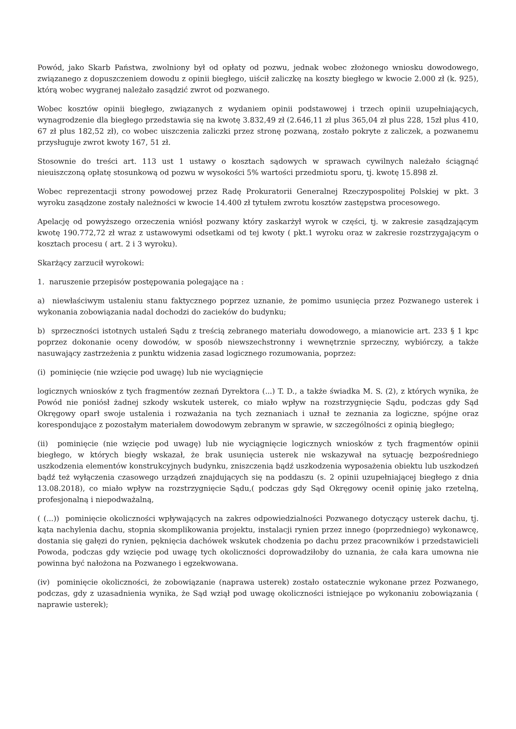Powód, jako Skarb Państwa, zwolniony był od opłaty od pozwu, jednak wobec złożonego wniosku dowodowego, związanego z dopuszczeniem dowodu z opinii biegłego, uiścił zaliczkę na koszty biegłego w kwocie 2.000 zł (k. 925), którą wobec wygranej należało zasądzić zwrot od pozwanego.
Wobec kosztów opinii biegłego, związanych z wydaniem opinii podstawowej i trzech opinii uzupełniających, wynagrodzenie dla biegłego przedstawia się na kwotę 3.832,49 zł (2.646,11 zł plus 365,04 zł plus 228, 15zł plus 410, 67 zł plus 182,52 zł), co wobec uiszczenia zaliczki przez stronę pozwaną, zostało pokryte z zaliczek, a pozwanemu przysługuje zwrot kwoty 167, 51 zł.
Stosownie do treści art. 113 ust 1 ustawy o kosztach sądowych w sprawach cywilnych należało ściągnąć nieuiszczoną opłatę stosunkową od pozwu w wysokości 5% wartości przedmiotu sporu, tj. kwotę 15.898 zł.
Wobec reprezentacji strony powodowej przez Radę Prokuratorii Generalnej Rzeczypospolitej Polskiej w pkt. 3 wyroku zasądzone zostały należności w kwocie 14.400 zł tytułem zwrotu kosztów zastępstwa procesowego.
Apelację od powyższego orzeczenia wniósł pozwany który zaskarżył wyrok w części, tj. w zakresie zasądzającym kwotę 190.772,72 zł wraz z ustawowymi odsetkami od tej kwoty ( pkt.1 wyroku oraz w zakresie rozstrzygającym o kosztach procesu ( art. 2 i 3 wyroku).
Skarżący zarzucił wyrokowi:
1. naruszenie przepisów postępowania polegające na :
a) niewłaściwym ustaleniu stanu faktycznego poprzez uznanie, że pomimo usunięcia przez Pozwanego usterek i wykonania zobowiązania nadal dochodzi do zacieków do budynku;
b) sprzeczności istotnych ustaleń Sądu z treścią zebranego materiału dowodowego, a mianowicie art. 233 § 1 kpc poprzez dokonanie oceny dowodów, w sposób niewszechstronny i wewnętrznie sprzeczny, wybiórczy, a także nasuwający zastrzeżenia z punktu widzenia zasad logicznego rozumowania, poprzez:
(i) pominięcie (nie wzięcie pod uwagę) lub nie wyciągnięcie
logicznych wniosków z tych fragmentów zeznań Dyrektora (...) T. D., a także świadka M. S. (2), z których wynika, że Powód nie poniósł żadnej szkody wskutek usterek, co miało wpływ na rozstrzygnięcie Sądu, podczas gdy Sąd Okręgowy oparł swoje ustalenia i rozważania na tych zeznaniach i uznał te zeznania za logiczne, spójne oraz korespondujące z pozostałym materiałem dowodowym zebranym w sprawie, w szczególności z opinią biegłego;
(ii) pominięcie (nie wzięcie pod uwagę) lub nie wyciągnięcie logicznych wniosków z tych fragmentów opinii biegłego, w których biegły wskazał, że brak usunięcia usterek nie wskazywał na sytuację bezpośredniego uszkodzenia elementów konstrukcyjnych budynku, zniszczenia bądź uszkodzenia wyposażenia obiektu lub uszkodzeń bądź też wyłączenia czasowego urządzeń znajdujących się na poddaszu (s. 2 opinii uzupełniającej biegłego z dnia 13.08.2018), co miało wpływ na rozstrzygnięcie Sądu,( podczas gdy Sąd Okręgowy ocenił opinię jako rzetelną, profesjonalną i niepodważalną,
( (...)) pominięcie okoliczności wpływających na zakres odpowiedzialności Pozwanego dotyczący usterek dachu, tj. kąta nachylenia dachu, stopnia skomplikowania projektu, instalacji rynien przez innego (poprzedniego) wykonawcę, dostania się gałęzi do rynien, pęknięcia dachówek wskutek chodzenia po dachu przez pracowników i przedstawicieli Powoda, podczas gdy wzięcie pod uwagę tych okoliczności doprowadziłoby do uznania, że cała kara umowna nie powinna być nałożona na Pozwanego i egzekwowana.
(iv) pominięcie okoliczności, że zobowiązanie (naprawa usterek) zostało ostatecznie wykonane przez Pozwanego, podczas, gdy z uzasadnienia wynika, że Sąd wziął pod uwagę okoliczności istniejące po wykonaniu zobowiązania ( naprawie usterek);